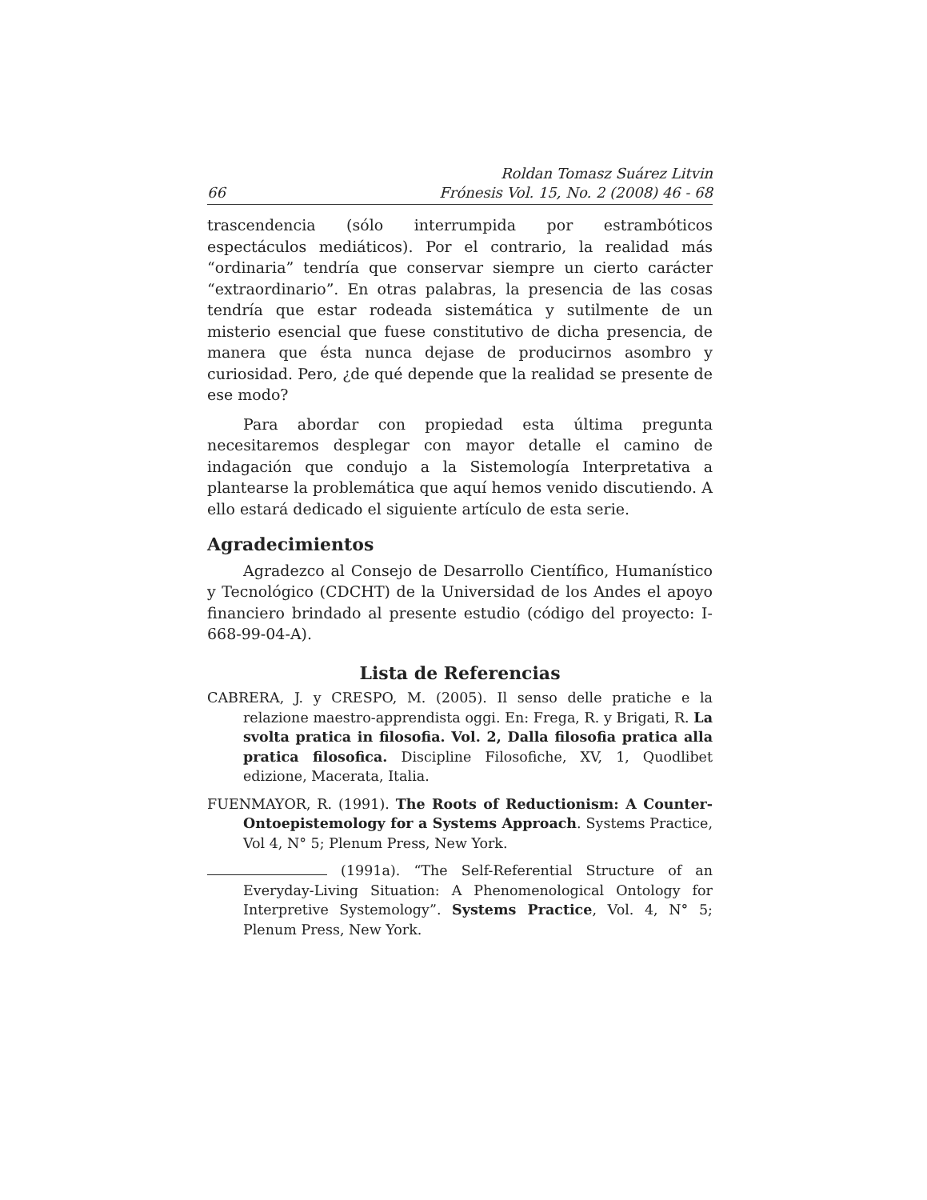66 Roldan Tomasz Suárez Litvin
Frónesis Vol. 15, No. 2 (2008) 46 - 68
trascendencia (sólo interrumpida por estrambóticos espectáculos mediáticos). Por el contrario, la realidad más “ordinaria” tendría que conservar siempre un cierto carácter “extraordinario”. En otras palabras, la presencia de las cosas tendría que estar rodeada sistemática y sutilmente de un misterio esencial que fuese constitutivo de dicha presencia, de manera que ésta nunca dejase de producirnos asombro y curiosidad. Pero, ¿de qué depende que la realidad se presente de ese modo?
Para abordar con propiedad esta última pregunta necesitaremos desplegar con mayor detalle el camino de indagación que condujo a la Sistemología Interpretativa a plantearse la problemática que aquí hemos venido discutiendo. A ello estará dedicado el siguiente artículo de esta serie.
Agradecimientos
Agradezco al Consejo de Desarrollo Científico, Humanístico y Tecnológico (CDCHT) de la Universidad de los Andes el apoyo financiero brindado al presente estudio (código del proyecto: I-668-99-04-A).
Lista de Referencias
CABRERA, J. y CRESPO, M. (2005). Il senso delle pratiche e la relazione maestro-apprendista oggi. En: Frega, R. y Brigati, R. La svolta pratica in filosofia. Vol. 2, Dalla filosofia pratica alla pratica filosofica. Discipline Filosofiche, XV, 1, Quodlibet edizione, Macerata, Italia.
FUENMAYOR, R. (1991). The Roots of Reductionism: A Counter-Ontoepistemology for a Systems Approach. Systems Practice, Vol 4, N° 5; Plenum Press, New York.
(1991a). “The Self-Referential Structure of an Everyday-Living Situation: A Phenomenological Ontology for Interpretive Systemology”. Systems Practice, Vol. 4, N° 5; Plenum Press, New York.